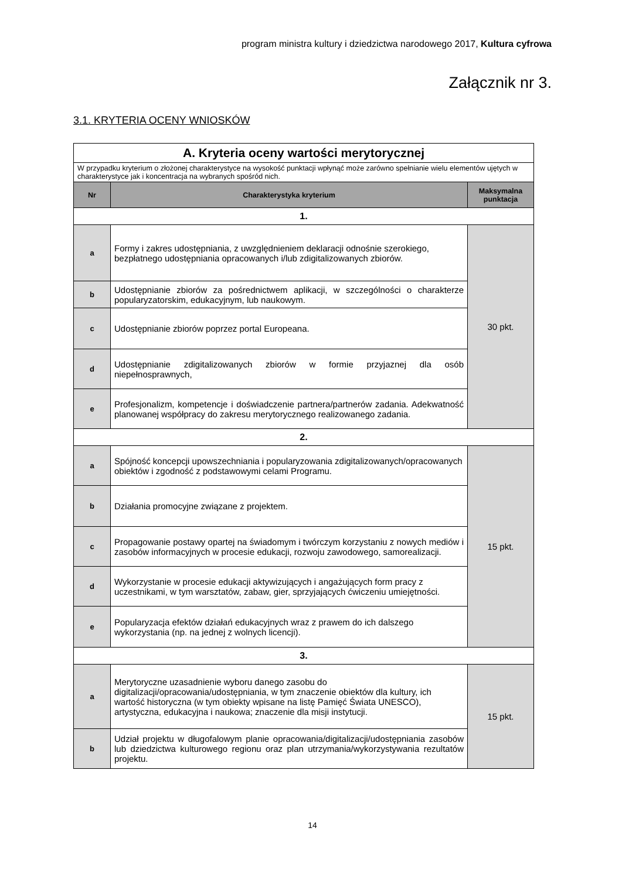program ministra kultury i dziedzictwa narodowego 2017, Kultura cyfrowa
Załącznik nr 3.
3.1. KRYTERIA OCENY WNIOSKÓW
| A. Kryteria oceny wartości merytorycznej | | |
| W przypadku kryterium o złożonej charakterystyce na wysokość punktacji wpłynąć może zarówno spełnianie wielu elementów ujętych w charakterystyce jak i koncentracja na wybranych spośród nich. | | |
| Nr | Charakterystyka kryterium | Maksymalna punktacja |
| 1. | | |
| a | Formy i zakres udostępniania, z uwzględnieniem deklaracji odnośnie szerokiego, bezpłatnego udostępniania opracowanych i/lub zdigitalizowanych zbiorów. | 30 pkt. |
| b | Udostępnianie zbiorów za pośrednictwem aplikacji, w szczególności o charakterze popularyzatorskim, edukacyjnym, lub naukowym. | |
| c | Udostępnianie zbiorów poprzez portal Europeana. | |
| d | Udostępnianie zdigitalizowanych zbiorów w formie przyjaznej dla osób niepełnosprawnych, | |
| e | Profesjonalizm, kompetencje i doświadczenie partnera/partnerów zadania. Adekwatność planowanej współpracy do zakresu merytorycznego realizowanego zadania. | |
| 2. | | |
| a | Spójność koncepcji upowszechniania i popularyzowania zdigitalizowanych/opracowanych obiektów i zgodność z podstawowymi celami Programu. | 15 pkt. |
| b | Działania promocyjne związane z projektem. | |
| c | Propagowanie postawy opartej na świadomym i twórczym korzystaniu z nowych mediów i zasobów informacyjnych w procesie edukacji, rozwoju zawodowego, samorealizacji. | |
| d | Wykorzystanie w procesie edukacji aktywizujących i angażujących form pracy z uczestnikami, w tym warsztatów, zabaw, gier, sprzyjających ćwiczeniu umiejętności. | |
| e | Popularyzacja efektów działań edukacyjnych wraz z prawem do ich dalszego wykorzystania (np. na jednej z wolnych licencji). | |
| 3. | | |
| a | Merytoryczne uzasadnienie wyboru danego zasobu do digitalizacji/opracowania/udostępniania, w tym znaczenie obiektów dla kultury, ich wartość historyczna (w tym obiekty wpisane na listę Pamięć Świata UNESCO), artystyczna, edukacyjna i naukowa; znaczenie dla misji instytucji. | 15 pkt. |
| b | Udział projektu w długofalowym planie opracowania/digitalizacji/udostępniania zasobów lub dziedzictwa kulturowego regionu oraz plan utrzymania/wykorzystywania rezultatów projektu. | |
14